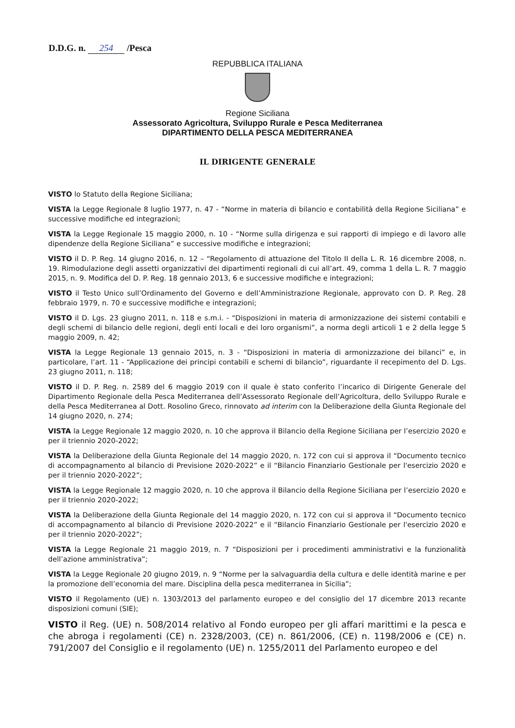D.D.G. n. 254 /Pesca
REPUBBLICA ITALIANA
Regione Siciliana
Assessorato Agricoltura, Sviluppo Rurale e Pesca Mediterranea
DIPARTIMENTO DELLA PESCA MEDITERRANEA
IL DIRIGENTE GENERALE
VISTO lo Statuto della Regione Siciliana;
VISTA la Legge Regionale 8 luglio 1977, n. 47 - “Norme in materia di bilancio e contabilità della Regione Siciliana” e successive modifiche ed integrazioni;
VISTA la Legge Regionale 15 maggio 2000, n. 10 - “Norme sulla dirigenza e sui rapporti di impiego e di lavoro alle dipendenze della Regione Siciliana” e successive modifiche e integrazioni;
VISTO il D. P. Reg. 14 giugno 2016, n. 12 – “Regolamento di attuazione del Titolo II della L. R. 16 dicembre 2008, n. 19. Rimodulazione degli assetti organizzativi dei dipartimenti regionali di cui all’art. 49, comma 1 della L. R. 7 maggio 2015, n. 9. Modifica del D. P. Reg. 18 gennaio 2013, 6 e successive modifiche e integrazioni;
VISTO il Testo Unico sull’Ordinamento del Governo e dell’Amministrazione Regionale, approvato con D. P. Reg. 28 febbraio 1979, n. 70 e successive modifiche e integrazioni;
VISTO il D. Lgs. 23 giugno 2011, n. 118 e s.m.i. - “Disposizioni in materia di armonizzazione dei sistemi contabili e degli schemi di bilancio delle regioni, degli enti locali e dei loro organismi”, a norma degli articoli 1 e 2 della legge 5 maggio 2009, n. 42;
VISTA la Legge Regionale 13 gennaio 2015, n. 3 - “Disposizioni in materia di armonizzazione dei bilanci” e, in particolare, l’art. 11 - “Applicazione dei principi contabili e schemi di bilancio”, riguardante il recepimento del D. Lgs. 23 giugno 2011, n. 118;
VISTO il D. P. Reg. n. 2589 del 6 maggio 2019 con il quale è stato conferito l’incarico di Dirigente Generale del Dipartimento Regionale della Pesca Mediterranea dell’Assessorato Regionale dell’Agricoltura, dello Sviluppo Rurale e della Pesca Mediterranea al Dott. Rosolino Greco, rinnovato ad interim con la Deliberazione della Giunta Regionale del 14 giugno 2020, n. 274;
VISTA la Legge Regionale 12 maggio 2020, n. 10 che approva il Bilancio della Regione Siciliana per l’esercizio 2020 e per il triennio 2020-2022;
VISTA la Deliberazione della Giunta Regionale del 14 maggio 2020, n. 172 con cui si approva il “Documento tecnico di accompagnamento al bilancio di Previsione 2020-2022” e il “Bilancio Finanziario Gestionale per l'esercizio 2020 e per il triennio 2020-2022”;
VISTA la Legge Regionale 12 maggio 2020, n. 10 che approva il Bilancio della Regione Siciliana per l’esercizio 2020 e per il triennio 2020-2022;
VISTA la Deliberazione della Giunta Regionale del 14 maggio 2020, n. 172 con cui si approva il “Documento tecnico di accompagnamento al bilancio di Previsione 2020-2022” e il “Bilancio Finanziario Gestionale per l'esercizio 2020 e per il triennio 2020-2022”;
VISTA la Legge Regionale 21 maggio 2019, n. 7 “Disposizioni per i procedimenti amministrativi e la funzionalità dell’azione amministrativa”;
VISTA la Legge Regionale 20 giugno 2019, n. 9 “Norme per la salvaguardia della cultura e delle identità marine e per la promozione dell’economia del mare. Disciplina della pesca mediterranea in Sicilia”;
VISTO il Regolamento (UE) n. 1303/2013 del parlamento europeo e del consiglio del 17 dicembre 2013 recante disposizioni comuni (SIE);
VISTO il Reg. (UE) n. 508/2014 relativo al Fondo europeo per gli affari marittimi e la pesca e che abroga i regolamenti (CE) n. 2328/2003, (CE) n. 861/2006, (CE) n. 1198/2006 e (CE) n. 791/2007 del Consiglio e il regolamento (UE) n. 1255/2011 del Parlamento europeo e del